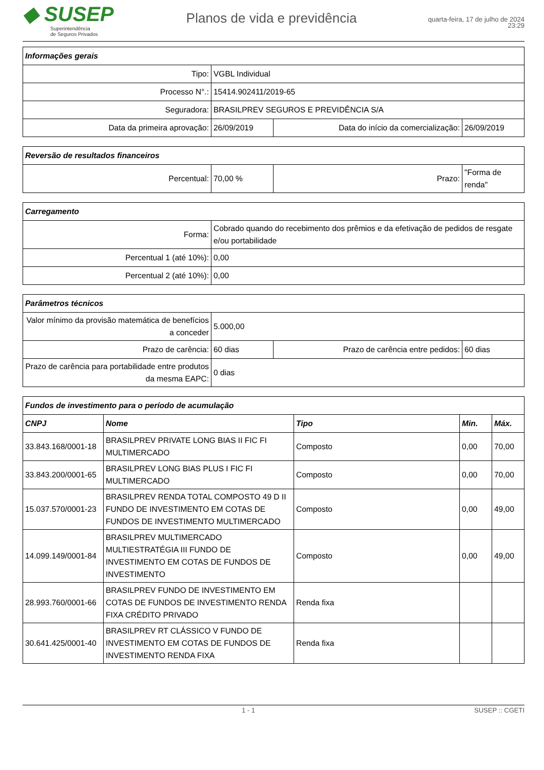◆ SUSEP
Superintendência
de Seguros Privados
Planos de vida e previdência
quarta-feira, 17 de julho de 2024
23:29
| Informações gerais | | | |
| --- | --- | --- | --- |
| Tipo: | VGBL Individual | | |
| Processo N°.: | 15414.902411/2019-65 | | |
| Seguradora: | BRASILPREV SEGUROS E PREVIDÊNCIA S/A | | |
| Data da primeira aprovação: | 26/09/2019 | Data do início da comercialização: | 26/09/2019 |
| Reversão de resultados financeiros | | | |
| --- | --- | --- | --- |
| Percentual: | 70,00 % | Prazo: | "Forma de renda" |
| Carregamento | |
| --- | --- |
| Forma: | Cobrado quando do recebimento dos prêmios e da efetivação de pedidos de resgate e/ou portabilidade |
| Percentual 1 (até 10%): | 0,00 |
| Percentual 2 (até 10%): | 0,00 |
| Parâmetros técnicos | | | |
| --- | --- | --- | --- |
| Valor mínimo da provisão matemática de benefícios a conceder | 5.000,00 | | |
| Prazo de carência: | 60 dias | Prazo de carência entre pedidos: | 60 dias |
| Prazo de carência para portabilidade entre produtos da mesma EAPC: | 0 dias | | |
| Fundos de investimento para o período de acumulação | | | | |
| --- | --- | --- | --- | --- |
| CNPJ | Nome | Tipo | Min. | Máx. |
| 33.843.168/0001-18 | BRASILPREV PRIVATE LONG BIAS II FIC FI MULTIMERCADO | Composto | 0,00 | 70,00 |
| 33.843.200/0001-65 | BRASILPREV LONG BIAS PLUS I FIC FI MULTIMERCADO | Composto | 0,00 | 70,00 |
| 15.037.570/0001-23 | BRASILPREV RENDA TOTAL COMPOSTO 49 D II FUNDO DE INVESTIMENTO EM COTAS DE FUNDOS DE INVESTIMENTO MULTIMERCADO | Composto | 0,00 | 49,00 |
| 14.099.149/0001-84 | BRASILPREV MULTIMERCADO MULTIESTRATÉGIA III FUNDO DE INVESTIMENTO EM COTAS DE FUNDOS DE INVESTIMENTO | Composto | 0,00 | 49,00 |
| 28.993.760/0001-66 | BRASILPREV FUNDO DE INVESTIMENTO EM COTAS DE FUNDOS DE INVESTIMENTO RENDA FIXA CRÉDITO PRIVADO | Renda fixa | | |
| 30.641.425/0001-40 | BRASILPREV RT CLÁSSICO V FUNDO DE INVESTIMENTO EM COTAS DE FUNDOS DE INVESTIMENTO RENDA FIXA | Renda fixa | | |
1 - 1 SUSEP :: CGETI